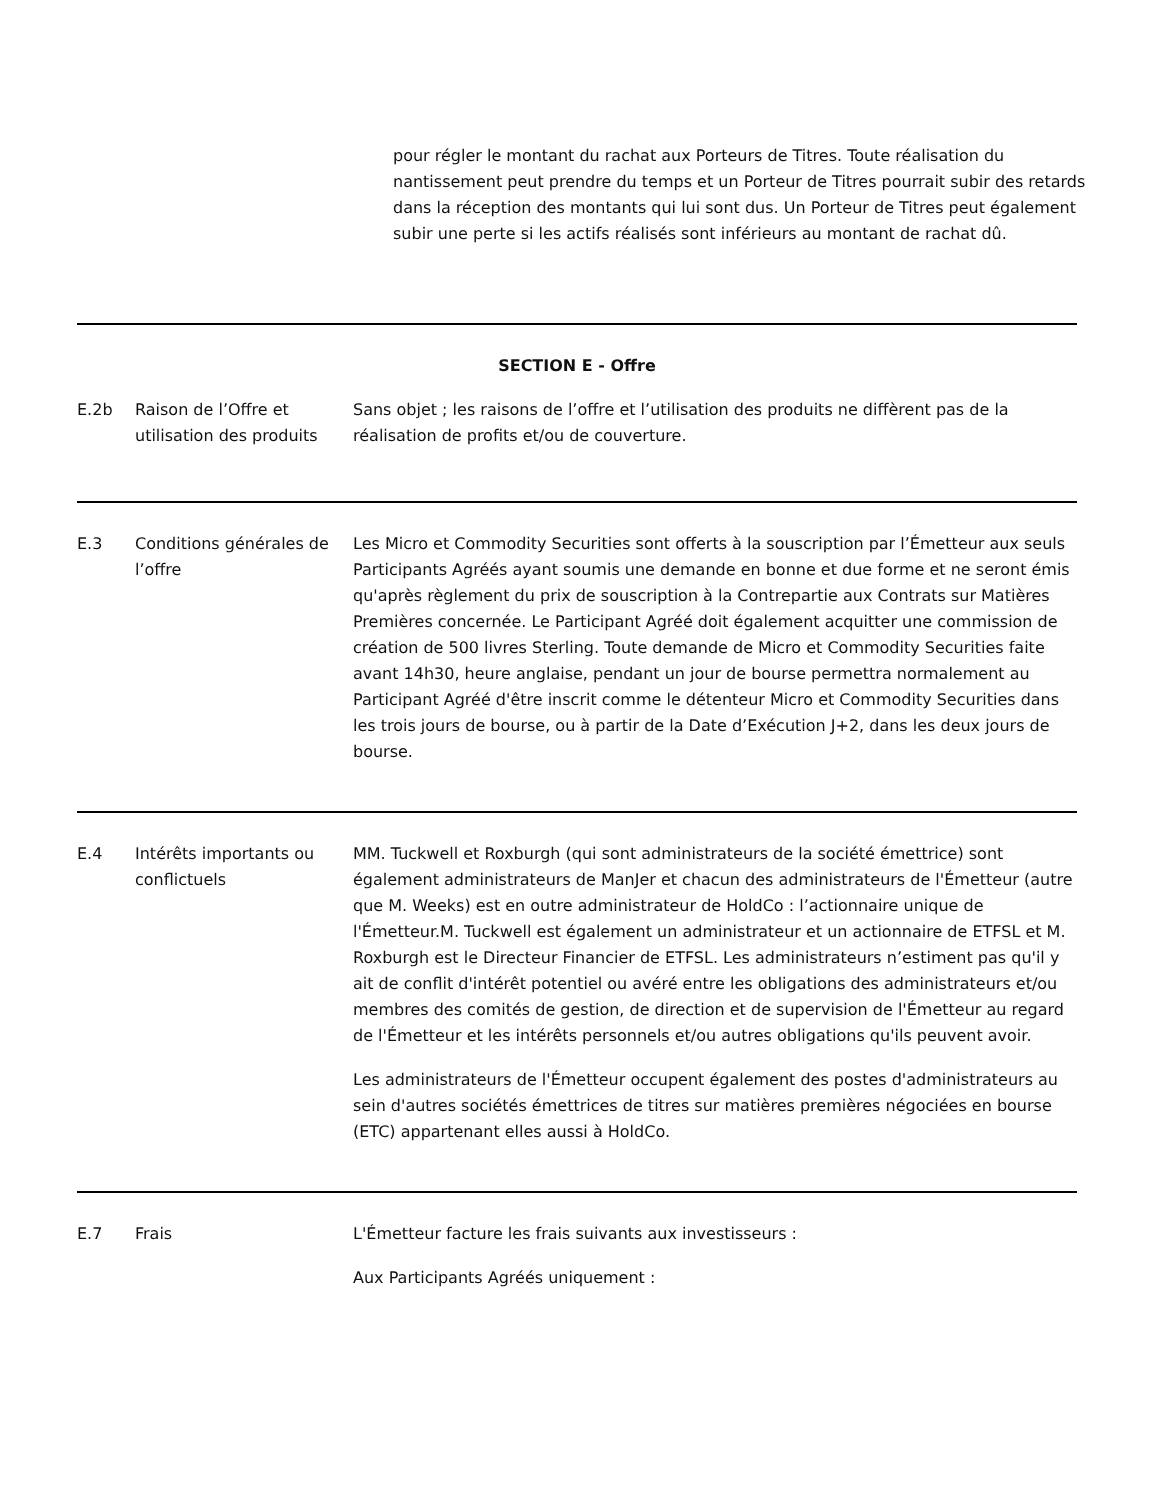pour régler le montant du rachat aux Porteurs de Titres. Toute réalisation du nantissement peut prendre du temps et un Porteur de Titres pourrait subir des retards dans la réception des montants qui lui sont dus. Un Porteur de Titres peut également subir une perte si les actifs réalisés sont inférieurs au montant de rachat dû.
| SECTION E - Offre | | |
| E.2b | Raison de l’Offre et utilisation des produits | Sans objet ; les raisons de l’offre et l’utilisation des produits ne diffèrent pas de la réalisation de profits et/ou de couverture. |
| E.3 | Conditions générales de l’offre | Les Micro et Commodity Securities sont offerts à la souscription par l’Émetteur aux seuls Participants Agréés ayant soumis une demande en bonne et due forme et ne seront émis qu'après règlement du prix de souscription à la Contrepartie aux Contrats sur Matières Premières concernée. Le Participant Agréé doit également acquitter une commission de création de 500 livres Sterling. Toute demande de Micro et Commodity Securities faite avant 14h30, heure anglaise, pendant un jour de bourse permettra normalement au Participant Agréé d'être inscrit comme le détenteur Micro et Commodity Securities dans les trois jours de bourse, ou à partir de la Date d’Exécution J+2, dans les deux jours de bourse. |
| E.4 | Intérêts importants ou conflictuels | MM. Tuckwell et Roxburgh (qui sont administrateurs de la société émettrice) sont également administrateurs de ManJer et chacun des administrateurs de l'Émetteur (autre que M. Weeks) est en outre administrateur de HoldCo : l’actionnaire unique de l'Émetteur.M. Tuckwell est également un administrateur et un actionnaire de ETFSL et M. Roxburgh est le Directeur Financier de ETFSL. Les administrateurs n’estiment pas qu'il y ait de conflit d'intérêt potentiel ou avéré entre les obligations des administrateurs et/ou membres des comités de gestion, de direction et de supervision de l'Émetteur au regard de l'Émetteur et les intérêts personnels et/ou autres obligations qu'ils peuvent avoir. Les administrateurs de l'Émetteur occupent également des postes d'administrateurs au sein d'autres sociétés émettrices de titres sur matières premières négociées en bourse (ETC) appartenant elles aussi à HoldCo. |
| E.7 | Frais | L'Émetteur facture les frais suivants aux investisseurs : Aux Participants Agréés uniquement : |